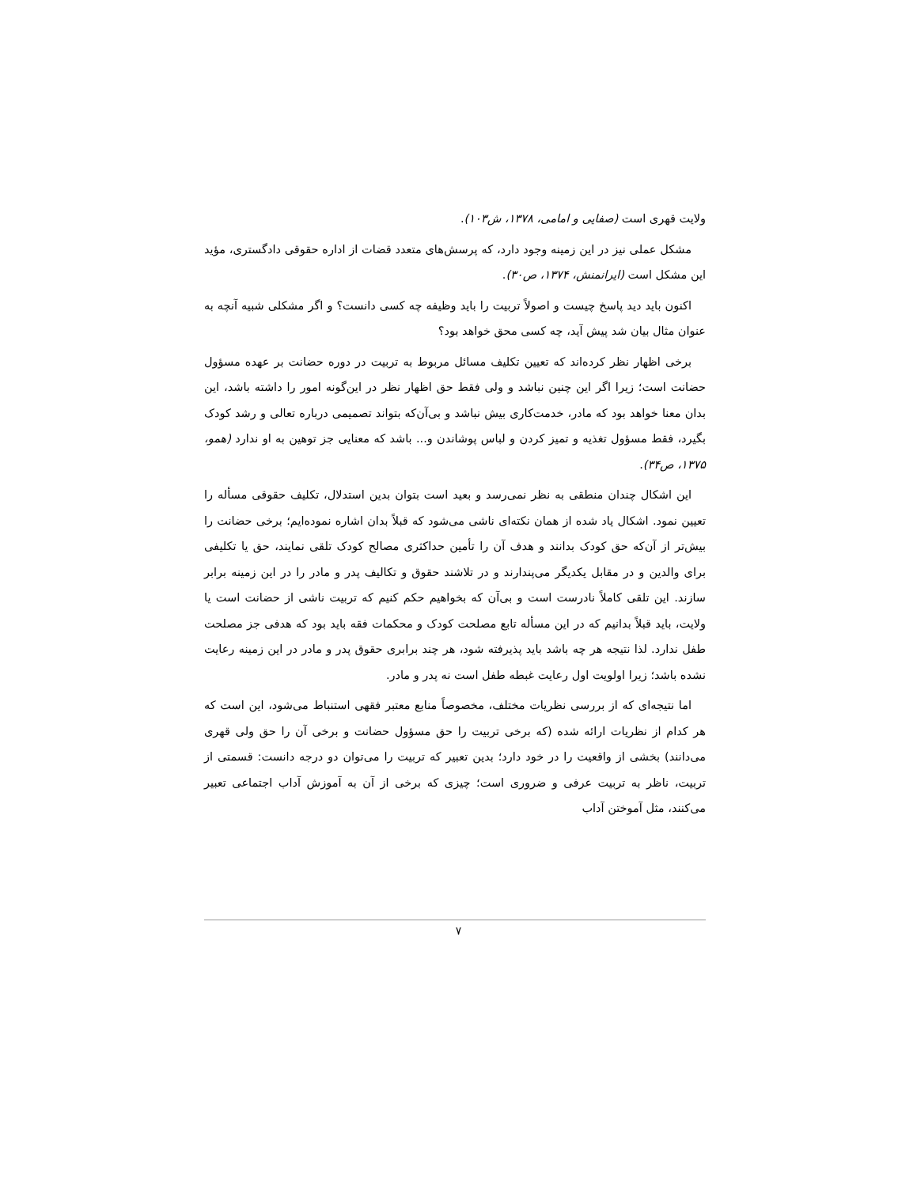ولایت قهری است (صفایی و امامی، ۱۳۷۸، ش۱۰۳).
مشکل عملی نیز در این زمینه وجود دارد، که پرسش‌های متعدد قضات از اداره حقوقی دادگستری، مؤید این مشکل است (ایرانمنش، ۱۳۷۴، ص۳۰).
اکنون باید دید پاسخ چیست و اصولاً تربیت را باید وظیفه چه کسی دانست؟ و اگر مشکلی شبیه آنچه به عنوان مثال بیان شد پیش آید، چه کسی محق خواهد بود؟
برخی اظهار نظر کرده‌اند که تعیین تکلیف مسائل مربوط به تربیت در دوره حضانت بر عهده مسؤول حضانت است؛ زیرا اگر این چنین نباشد و ولی فقط حق اظهار نظر در این‌گونه امور را داشته باشد، این بدان معنا خواهد بود که مادر، خدمت‌کاری بیش نباشد و بی‌آن‌که بتواند تصمیمی درباره تعالی و رشد کودک بگیرد، فقط مسؤول تغذیه و تمیز کردن و لباس پوشاندن و... باشد که معنایی جز توهین به او ندارد (همو، ۱۳۷۵، ص۳۴).
این اشکال چندان منطقی به نظر نمی‌رسد و بعید است بتوان بدین استدلال، تکلیف حقوقی مسأله را تعیین نمود. اشکال یاد شده از همان نکته‌ای ناشی می‌شود که قبلاً بدان اشاره نموده‌ایم؛ برخی حضانت را بیش‌تر از آن‌که حق کودک بدانند و هدف آن را تأمین حداکثری مصالح کودک تلقی نمایند، حق یا تکلیفی برای والدین و در مقابل یکدیگر می‌پندارند و در تلاشند حقوق و تکالیف پدر و مادر را در این زمینه برابر سازند. این تلقی کاملاً نادرست است و بی‌آن که بخواهیم حکم کنیم که تربیت ناشی از حضانت است یا ولایت، باید قبلاً بدانیم که در این مسأله تابع مصلحت کودک و محکمات فقه باید بود که هدفی جز مصلحت طفل ندارد. لذا نتیجه هر چه باشد باید پذیرفته شود، هر چند برابری حقوق پدر و مادر در این زمینه رعایت نشده باشد؛ زیرا اولویت اول رعایت غبطه طفل است نه پدر و مادر.
اما نتیجه‌ای که از بررسی نظریات مختلف، مخصوصاً منابع معتبر فقهی استنباط می‌شود، این است که هر کدام از نظریات ارائه شده (که برخی تربیت را حق مسؤول حضانت و برخی آن را حق ولی قهری می‌دانند) بخشی از واقعیت را در خود دارد؛ بدین تعبیر که تربیت را می‌توان دو درجه دانست: قسمتی از تربیت، ناظر به تربیت عرفی و ضروری است؛ چیزی که برخی از آن به آموزش آداب اجتماعی تعبیر می‌کنند، مثل آموختن آداب
۷